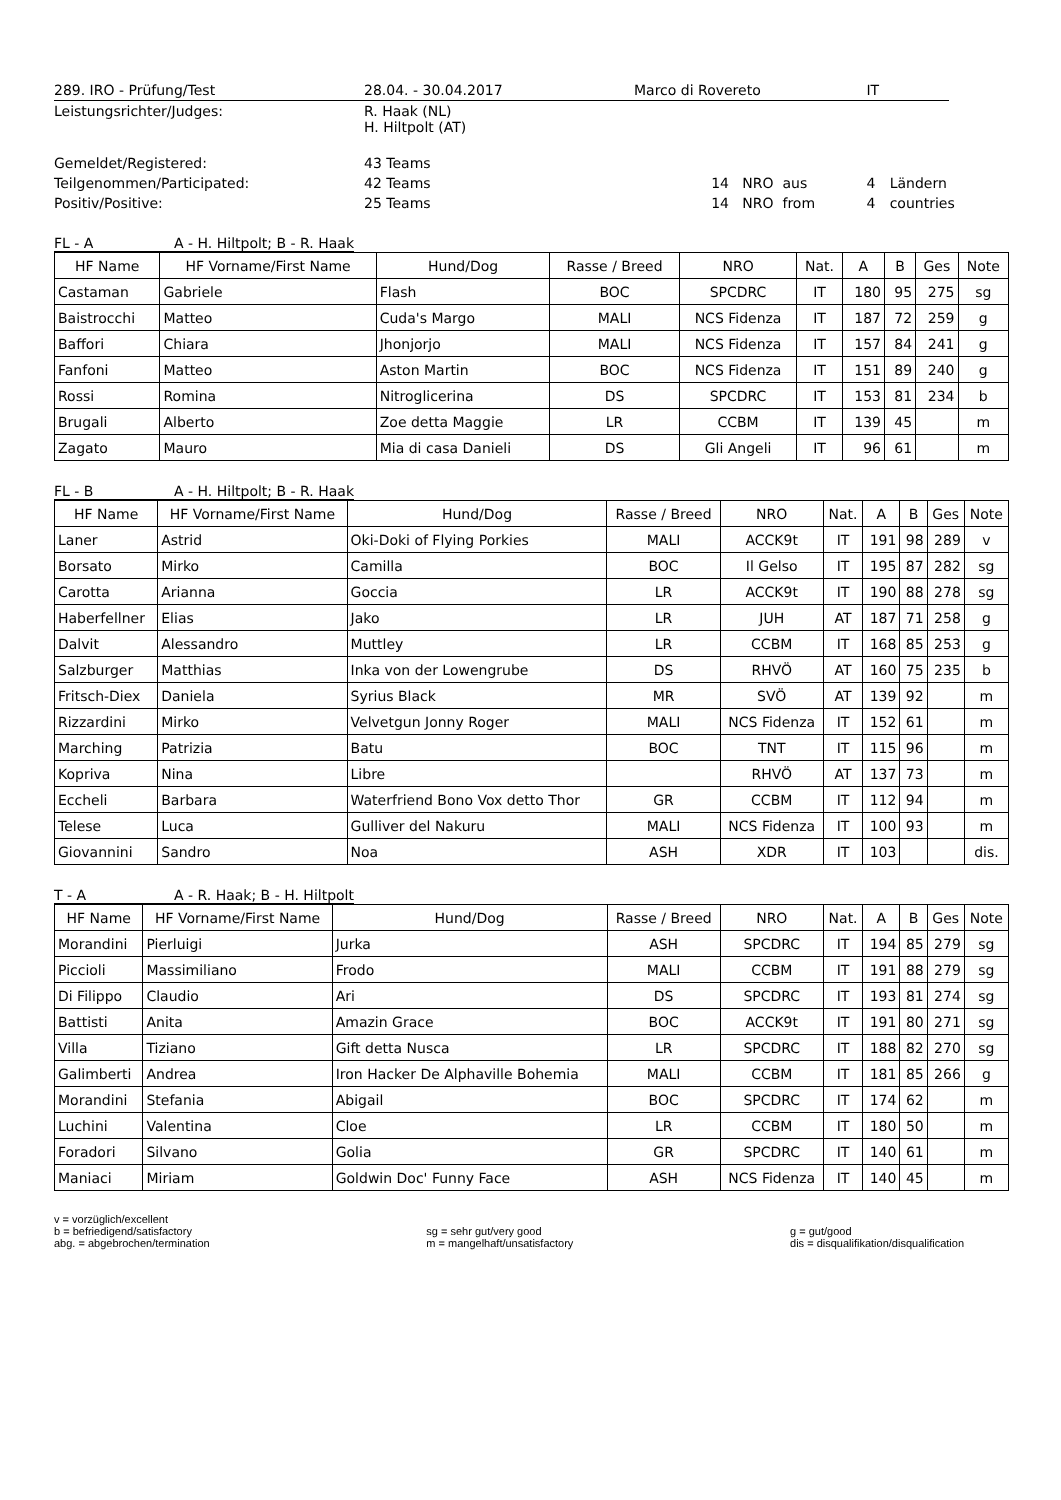| 289. IRO - Prüfung/Test | 28.04. - 30.04.2017 | Marco di Rovereto | | IT | | |
| Leistungsrichter/Judges: | R. Haak (NL) H. Hiltpolt (AT) | | | | | |
| Gemeldet/Registered: | 43 Teams | | | | | |
| Teilgenommen/Participated: | 42 Teams | 14 NRO | aus | 4 | Ländern | |
| Positiv/Positive: | 25 Teams | 14 NRO | from | 4 | countries | |
FL - A A - H. Hiltpolt; B - R. Haak
| HF Name | HF Vorname/First Name | Hund/Dog | Rasse / Breed | NRO | Nat. | A | B | Ges | Note |
| --- | --- | --- | --- | --- | --- | --- | --- | --- | --- |
| Castaman | Gabriele | Flash | BOC | SPCDRC | IT | 180 | 95 | 275 | sg |
| Baistrocchi | Matteo | Cuda's Margo | MALI | NCS Fidenza | IT | 187 | 72 | 259 | g |
| Baffori | Chiara | Jhonjorjo | MALI | NCS Fidenza | IT | 157 | 84 | 241 | g |
| Fanfoni | Matteo | Aston Martin | BOC | NCS Fidenza | IT | 151 | 89 | 240 | g |
| Rossi | Romina | Nitroglicerina | DS | SPCDRC | IT | 153 | 81 | 234 | b |
| Brugali | Alberto | Zoe detta Maggie | LR | CCBM | IT | 139 | 45 | | m |
| Zagato | Mauro | Mia di casa Danieli | DS | Gli Angeli | IT | 96 | 61 | | m |
FL - B A - H. Hiltpolt; B - R. Haak
| HF Name | HF Vorname/First Name | Hund/Dog | Rasse / Breed | NRO | Nat. | A | B | Ges | Note |
| --- | --- | --- | --- | --- | --- | --- | --- | --- | --- |
| Laner | Astrid | Oki-Doki of Flying Porkies | MALI | ACCK9t | IT | 191 | 98 | 289 | v |
| Borsato | Mirko | Camilla | BOC | Il Gelso | IT | 195 | 87 | 282 | sg |
| Carotta | Arianna | Goccia | LR | ACCK9t | IT | 190 | 88 | 278 | sg |
| Haberfellner | Elias | Jako | LR | JUH | AT | 187 | 71 | 258 | g |
| Dalvit | Alessandro | Muttley | LR | CCBM | IT | 168 | 85 | 253 | g |
| Salzburger | Matthias | Inka von der Lowengrube | DS | RHVÖ | AT | 160 | 75 | 235 | b |
| Fritsch-Diex | Daniela | Syrius Black | MR | SVÖ | AT | 139 | 92 | | m |
| Rizzardini | Mirko | Velvetgun Jonny Roger | MALI | NCS Fidenza | IT | 152 | 61 | | m |
| Marching | Patrizia | Batu | BOC | TNT | IT | 115 | 96 | | m |
| Kopriva | Nina | Libre | | RHVÖ | AT | 137 | 73 | | m |
| Eccheli | Barbara | Waterfriend Bono Vox detto Thor | GR | CCBM | IT | 112 | 94 | | m |
| Telese | Luca | Gulliver del Nakuru | MALI | NCS Fidenza | IT | 100 | 93 | | m |
| Giovannini | Sandro | Noa | ASH | XDR | IT | 103 | | | dis. |
T - A A - R. Haak; B - H. Hiltpolt
| HF Name | HF Vorname/First Name | Hund/Dog | Rasse / Breed | NRO | Nat. | A | B | Ges | Note |
| --- | --- | --- | --- | --- | --- | --- | --- | --- | --- |
| Morandini | Pierluigi | Jurka | ASH | SPCDRC | IT | 194 | 85 | 279 | sg |
| Piccioli | Massimiliano | Frodo | MALI | CCBM | IT | 191 | 88 | 279 | sg |
| Di Filippo | Claudio | Ari | DS | SPCDRC | IT | 193 | 81 | 274 | sg |
| Battisti | Anita | Amazin Grace | BOC | ACCK9t | IT | 191 | 80 | 271 | sg |
| Villa | Tiziano | Gift detta Nusca | LR | SPCDRC | IT | 188 | 82 | 270 | sg |
| Galimberti | Andrea | Iron Hacker De Alphaville Bohemia | MALI | CCBM | IT | 181 | 85 | 266 | g |
| Morandini | Stefania | Abigail | BOC | SPCDRC | IT | 174 | 62 | | m |
| Luchini | Valentina | Cloe | LR | CCBM | IT | 180 | 50 | | m |
| Foradori | Silvano | Golia | GR | SPCDRC | IT | 140 | 61 | | m |
| Maniaci | Miriam | Goldwin Doc' Funny Face | ASH | NCS Fidenza | IT | 140 | 45 | | m |
v = vorzüglich/excellent
b = befriedigend/satisfactory
abg. = abgebrochen/termination
sg = sehr gut/very good
m = mangelhaft/unsatisfactory
g = gut/good
dis = disqualifikation/disqualification